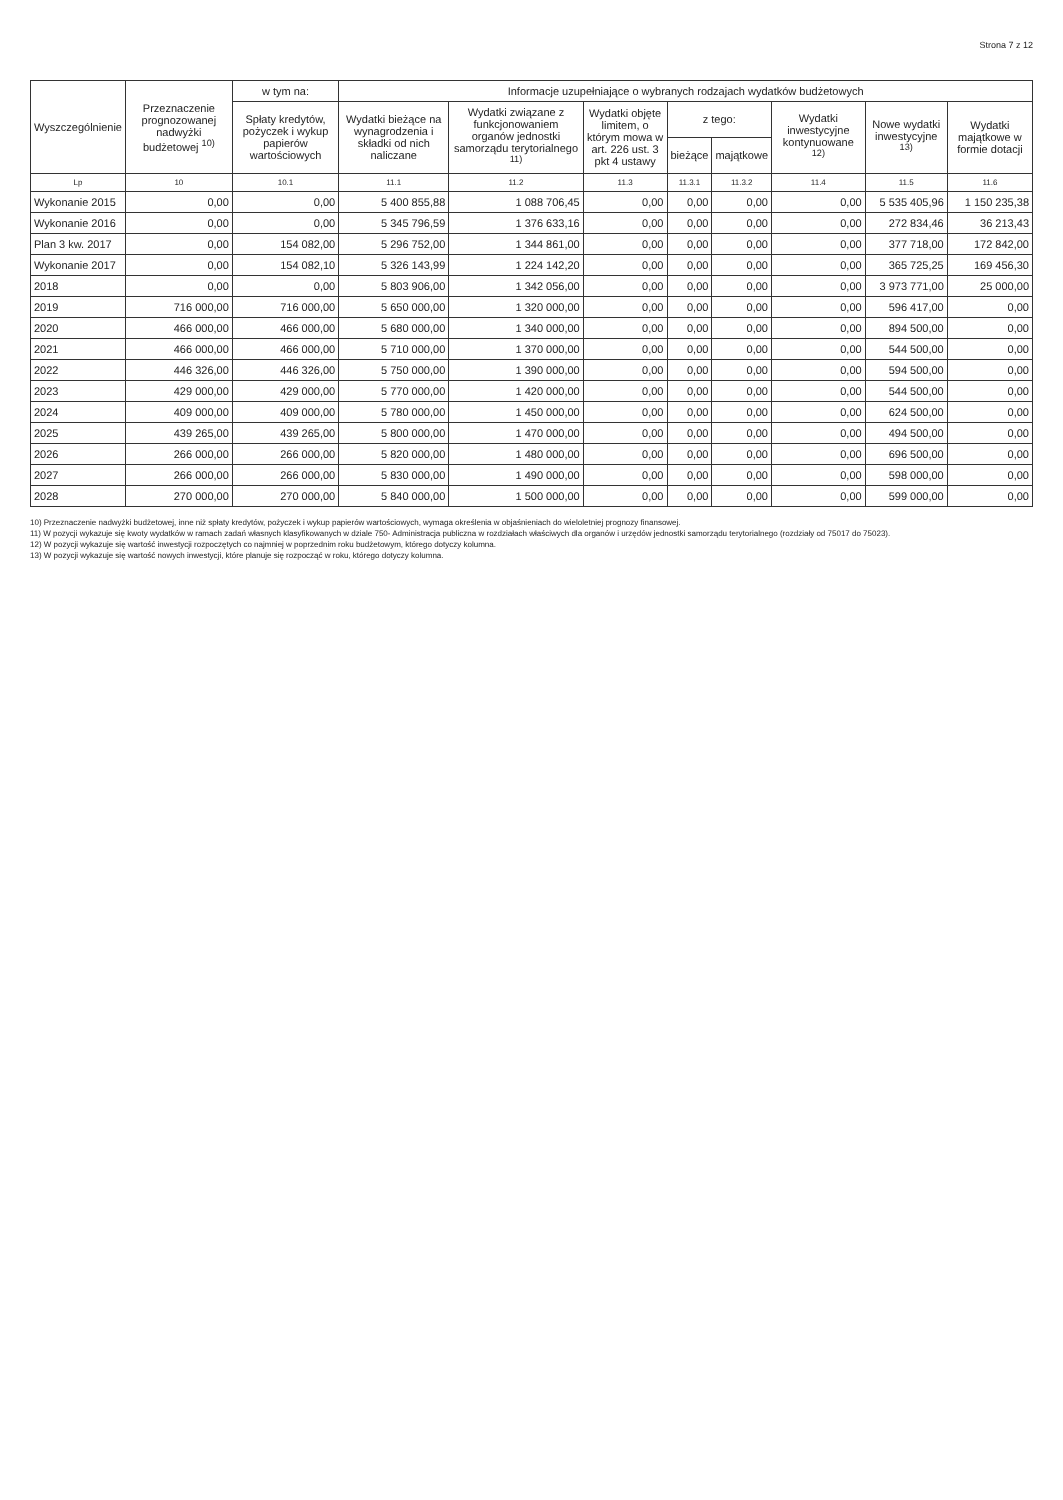Strona 7 z 12
| Wyszczególnienie | Przeznaczenie prognozowanej nadwyżki budżetowej <sup>10)</sup> | w tym na: | Informacje uzupełniające o wybranych rodzajach wydatków budżetowych | | | | | | | |
| --- | --- | --- | --- | --- | --- | --- | --- | --- | --- | --- |
| | | Spłaty kredytów, pożyczek i wykup papierów wartościowych | Wydatki bieżące na wynagrodzenia i składki od nich naliczane | Wydatki związane z funkcjonowaniem organów jednostki samorządu terytorialnego <sup>11)</sup> | Wydatki objęte limitem, o którym mowa w art. 226 ust. 3 pkt 4 ustawy | z tego: | | Wydatki inwestycyjne kontynuowane <sup>12)</sup> | Nowe wydatki inwestycyjne <sup>13)</sup> | Wydatki majątkowe w formie dotacji |
| | | | | | | bieżące | majątkowe | | | |
| Lp | 10 | 10.1 | 11.1 | 11.2 | 11.3 | 11.3.1 | 11.3.2 | 11.4 | 11.5 | 11.6 |
| Wykonanie 2015 | 0,00 | 0,00 | 5 400 855,88 | 1 088 706,45 | 0,00 | 0,00 | 0,00 | 0,00 | 5 535 405,96 | 1 150 235,38 |
| Wykonanie 2016 | 0,00 | 0,00 | 5 345 796,59 | 1 376 633,16 | 0,00 | 0,00 | 0,00 | 0,00 | 272 834,46 | 36 213,43 |
| Plan 3 kw. 2017 | 0,00 | 154 082,00 | 5 296 752,00 | 1 344 861,00 | 0,00 | 0,00 | 0,00 | 0,00 | 377 718,00 | 172 842,00 |
| Wykonanie 2017 | 0,00 | 154 082,10 | 5 326 143,99 | 1 224 142,20 | 0,00 | 0,00 | 0,00 | 0,00 | 365 725,25 | 169 456,30 |
| 2018 | 0,00 | 0,00 | 5 803 906,00 | 1 342 056,00 | 0,00 | 0,00 | 0,00 | 0,00 | 3 973 771,00 | 25 000,00 |
| 2019 | 716 000,00 | 716 000,00 | 5 650 000,00 | 1 320 000,00 | 0,00 | 0,00 | 0,00 | 0,00 | 596 417,00 | 0,00 |
| 2020 | 466 000,00 | 466 000,00 | 5 680 000,00 | 1 340 000,00 | 0,00 | 0,00 | 0,00 | 0,00 | 894 500,00 | 0,00 |
| 2021 | 466 000,00 | 466 000,00 | 5 710 000,00 | 1 370 000,00 | 0,00 | 0,00 | 0,00 | 0,00 | 544 500,00 | 0,00 |
| 2022 | 446 326,00 | 446 326,00 | 5 750 000,00 | 1 390 000,00 | 0,00 | 0,00 | 0,00 | 0,00 | 594 500,00 | 0,00 |
| 2023 | 429 000,00 | 429 000,00 | 5 770 000,00 | 1 420 000,00 | 0,00 | 0,00 | 0,00 | 0,00 | 544 500,00 | 0,00 |
| 2024 | 409 000,00 | 409 000,00 | 5 780 000,00 | 1 450 000,00 | 0,00 | 0,00 | 0,00 | 0,00 | 624 500,00 | 0,00 |
| 2025 | 439 265,00 | 439 265,00 | 5 800 000,00 | 1 470 000,00 | 0,00 | 0,00 | 0,00 | 0,00 | 494 500,00 | 0,00 |
| 2026 | 266 000,00 | 266 000,00 | 5 820 000,00 | 1 480 000,00 | 0,00 | 0,00 | 0,00 | 0,00 | 696 500,00 | 0,00 |
| 2027 | 266 000,00 | 266 000,00 | 5 830 000,00 | 1 490 000,00 | 0,00 | 0,00 | 0,00 | 0,00 | 598 000,00 | 0,00 |
| 2028 | 270 000,00 | 270 000,00 | 5 840 000,00 | 1 500 000,00 | 0,00 | 0,00 | 0,00 | 0,00 | 599 000,00 | 0,00 |
10) Przeznaczenie nadwyżki budżetowej, inne niż spłaty kredytów, pożyczek i wykup papierów wartościowych, wymaga określenia w objaśnieniach do wieloletniej prognozy finansowej.
11) W pozycji wykazuje się kwoty wydatków w ramach zadań własnych klasyfikowanych w dziale 750- Administracja publiczna w rozdziałach właściwych dla organów i urzędów jednostki samorządu terytorialnego (rozdziały od 75017 do 75023).
12) W pozycji wykazuje się wartość inwestycji rozpoczętych co najmniej w poprzednim roku budżetowym, którego dotyczy kolumna.
13) W pozycji wykazuje się wartość nowych inwestycji, które planuje się rozpocząć w roku, którego dotyczy kolumna.